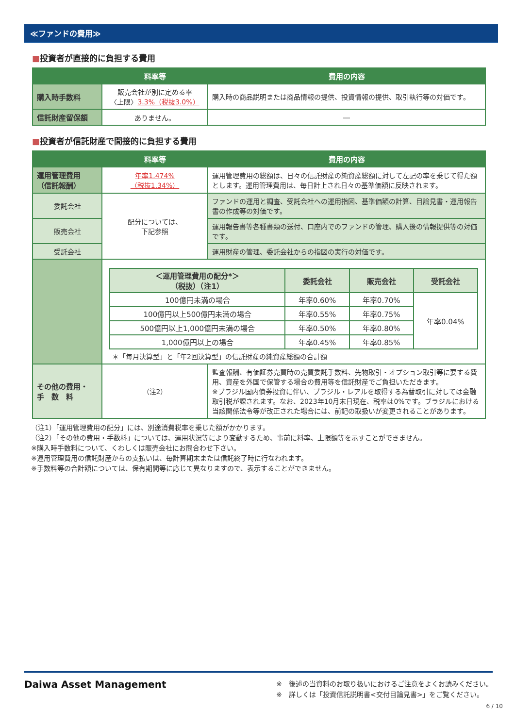≪ファンドの費用≫
■投資者が直接的に負担する費用
| | 料率等 | 費用の内容 |
| --- | --- | --- |
| 購入時手数料 | 販売会社が別に定める率 〈上限〉 3.3%（税抜3.0%） | 購入時の商品説明または商品情報の提供、投資情報の提供、取引執行等の対価です。 |
| 信託財産留保額 | ありません。 | ― |
■投資者が信託財産で間接的に負担する費用
| | 料率等 | 費用の内容 |
| --- | --- | --- |
| 運用管理費用 （信託報酬） | 年率1.474% （税抜1.34%） | 運用管理費用の総額は、日々の信託財産の純資産総額に対して左記の率を乗じて得た額とします。運用管理費用は、毎日計上され日々の基準価額に反映されます。 |
| 委託会社 | 配分については、 下記参照 | ファンドの運用と調査、受託会社への運用指図、基準価額の計算、目論見書・運用報告書の作成等の対価です。 |
| 販売会社 | | 運用報告書等各種書類の送付、口座内でのファンドの管理、購入後の情報提供等の対価です。 |
| 受託会社 | | 運用財産の管理、委託会社からの指図の実行の対価です。 |
| | / ＜運用管理費用の配分*＞ （税抜）（注1） / 委託会社 / 販売会社 / 受託会社 / / --- / --- / --- / --- / / 100億円未満の場合 / 年率0.60% / 年率0.70% / 年率0.04% / / 100億円以上500億円未満の場合 / 年率0.55% / 年率0.75% / / / 500億円以上1,000億円未満の場合 / 年率0.50% / 年率0.80% / / / 1,000億円以上の場合 / 年率0.45% / 年率0.85% / / ＊「毎月決算型」と「年2回決算型」の信託財産の純資産総額の合計額 | |
| その他の費用・ 手 数 料 | （注2） | 監査報酬、有価証券売買時の売買委託手数料、先物取引・オプション取引等に要する費用、資産を外国で保管する場合の費用等を信託財産でご負担いただきます。 ※ブラジル国内債券投資に伴い、ブラジル・レアルを取得する為替取引に対しては金融取引税が課されます。なお、2023年10月末日現在、税率は0%です。ブラジルにおける当該関係法令等が改正された場合には、前記の取扱いが変更されることがあります。 |
（注1）「運用管理費用の配分」には、別途消費税率を乗じた額がかかります。
（注2）「その他の費用・手数料」については、運用状況等により変動するため、事前に料率、上限額等を示すことができません。
※購入時手数料について、くわしくは販売会社にお問合わせ下さい。
※運用管理費用の信託財産からの支払いは、毎計算期末または信託終了時に行なわれます。
※手数料等の合計額については、保有期間等に応じて異なりますので、表示することができません。
Daiwa Asset Management
※　後述の当資料のお取り扱いにおけるご注意をよくお読みください。
※　詳しくは「投資信託説明書<交付目論見書>」をご覧ください。
6 / 10